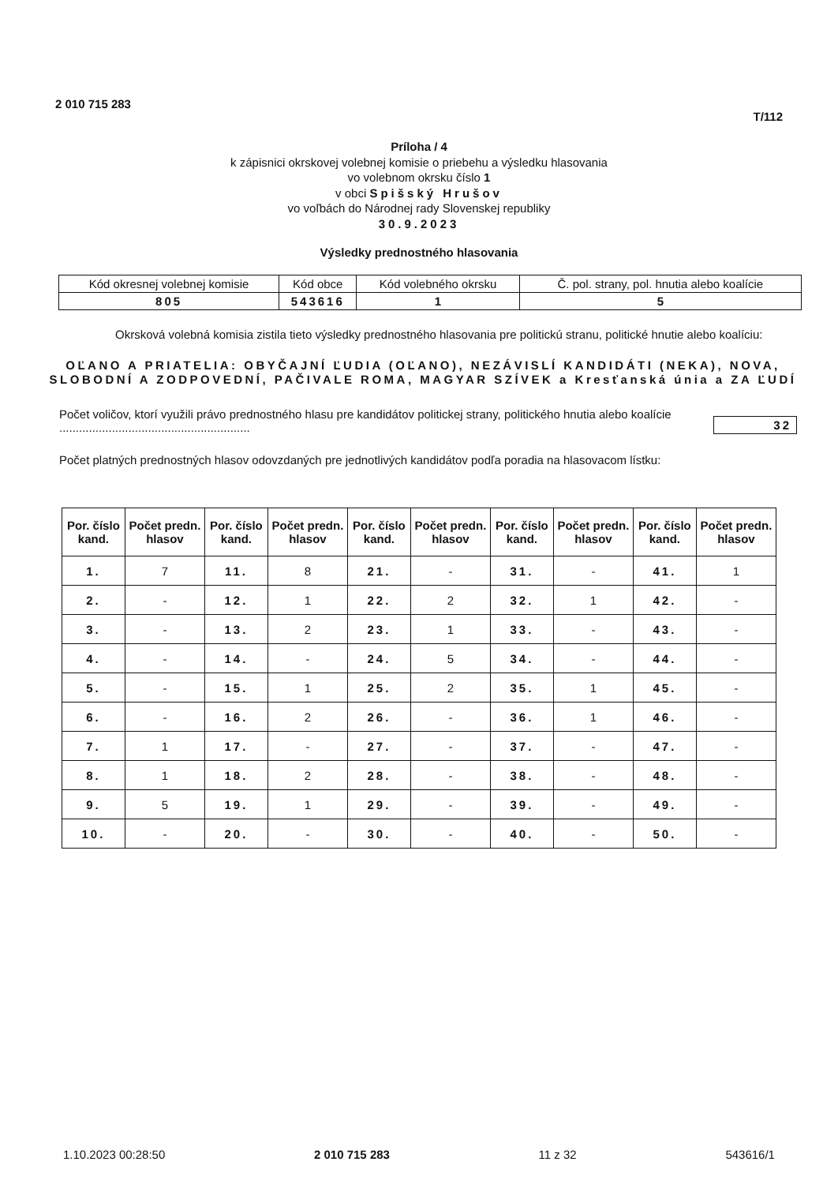2 010 715 283 T/112
Príloha / 4
k zápisnici okrskovej volebnej komisie o priebehu a výsledku hlasovania
vo volebnom okrsku číslo 1
v obci Spišský Hrušov
vo voľbách do Národnej rady Slovenskej republiky
30.9.2023
Výsledky prednostného hlasovania
| Kód okresnej volebnej komisie | Kód obce | Kód volebného okrsku | Č. pol. strany, pol. hnutia alebo koalície |
| 805 | 543616 | 1 | 5 |
Okrsková volebná komisia zistila tieto výsledky prednostného hlasovania pre politickú stranu, politické hnutie alebo koalíciu:
OĽANO A PRIATELIA: OBYČAJNÍ ĽUDIA (OĽANO), NEZÁVISLÍ KANDIDÁTI (NEKA), NOVA, SLOBODNÍ A ZODPOVEDNÍ, PAČIVALE ROMA, MAGYAR SZÍVEK a Kresťanská únia a ZA ĽUDÍ
Počet voličov, ktorí využili právo prednostného hlasu pre kandidátov politickej strany, politického hnutia alebo koalície ..........................................................
32
Počet platných prednostných hlasov odovzdaných pre jednotlivých kandidátov podľa poradia na hlasovacom lístku:
| Por. číslo kand. | Počet predn. hlasov | Por. číslo kand. | Počet predn. hlasov | Por. číslo kand. | Počet predn. hlasov | Por. číslo kand. | Počet predn. hlasov | Por. číslo kand. | Počet predn. hlasov |
| --- | --- | --- | --- | --- | --- | --- | --- | --- | --- |
| 1. | 7 | 11. | 8 | 21. | - | 31. | - | 41. | 1 |
| 2. | - | 12. | 1 | 22. | 2 | 32. | 1 | 42. | - |
| 3. | - | 13. | 2 | 23. | 1 | 33. | - | 43. | - |
| 4. | - | 14. | - | 24. | 5 | 34. | - | 44. | - |
| 5. | - | 15. | 1 | 25. | 2 | 35. | 1 | 45. | - |
| 6. | - | 16. | 2 | 26. | - | 36. | 1 | 46. | - |
| 7. | 1 | 17. | - | 27. | - | 37. | - | 47. | - |
| 8. | 1 | 18. | 2 | 28. | - | 38. | - | 48. | - |
| 9. | 5 | 19. | 1 | 29. | - | 39. | - | 49. | - |
| 10. | - | 20. | - | 30. | - | 40. | - | 50. | - |
1.10.2023 00:28:50 2 010 715 283 11 z 32 543616/1